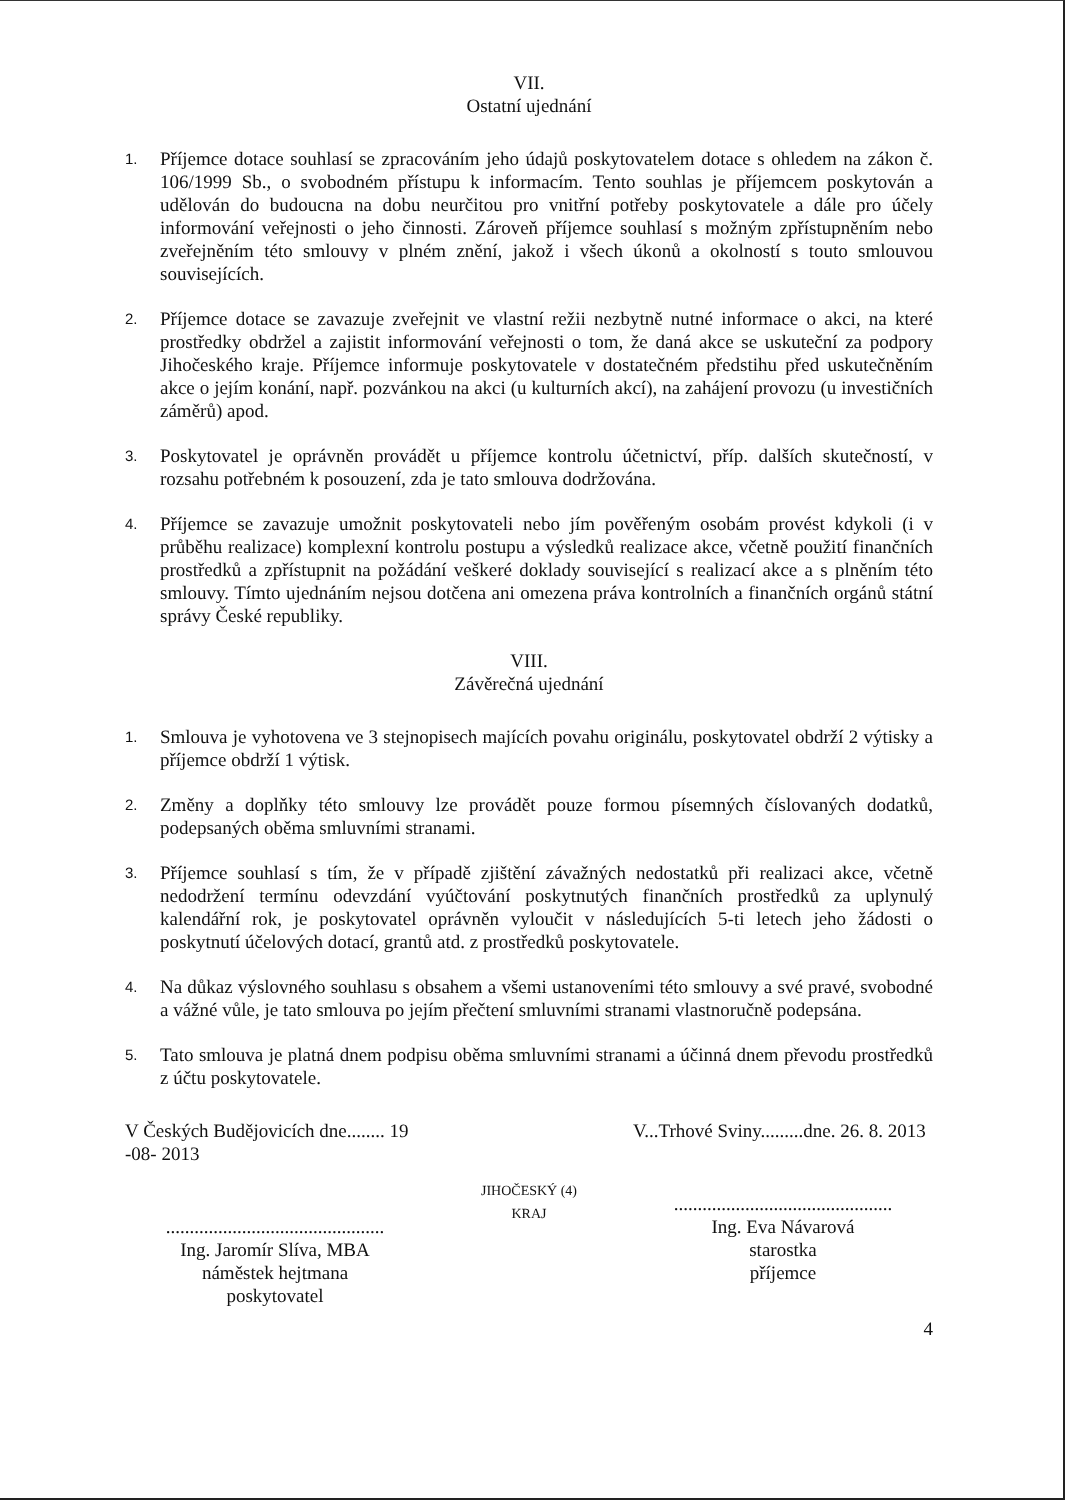VII.
Ostatní ujednání
1.
Příjemce dotace souhlasí se zpracováním jeho údajů poskytovatelem dotace s ohledem na zákon č. 106/1999 Sb., o svobodném přístupu k informacím. Tento souhlas je příjemcem poskytován a udělován do budoucna na dobu neurčitou pro vnitřní potřeby poskytovatele a dále pro účely informování veřejnosti o jeho činnosti. Zároveň příjemce souhlasí s možným zpřístupněním nebo zveřejněním této smlouvy v plném znění, jakož i všech úkonů a okolností s touto smlouvou souvisejících.
2.
Příjemce dotace se zavazuje zveřejnit ve vlastní režii nezbytně nutné informace o akci, na které prostředky obdržel a zajistit informování veřejnosti o tom, že daná akce se uskuteční za podpory Jihočeského kraje. Příjemce informuje poskytovatele v dostatečném předstihu před uskutečněním akce o jejím konání, např. pozvánkou na akci (u kulturních akcí), na zahájení provozu (u investičních záměrů) apod.
3.
Poskytovatel je oprávněn provádět u příjemce kontrolu účetnictví, příp. dalších skutečností, v rozsahu potřebném k posouzení, zda je tato smlouva dodržována.
4.
Příjemce se zavazuje umožnit poskytovateli nebo jím pověřeným osobám provést kdykoli (i v průběhu realizace) komplexní kontrolu postupu a výsledků realizace akce, včetně použití finančních prostředků a zpřístupnit na požádání veškeré doklady související s realizací akce a s plněním této smlouvy. Tímto ujednáním nejsou dotčena ani omezena práva kontrolních a finančních orgánů státní správy České republiky.
VIII.
Závěrečná ujednání
1.
Smlouva je vyhotovena ve 3 stejnopisech majících povahu originálu, poskytovatel obdrží 2 výtisky a příjemce obdrží 1 výtisk.
2.
Změny a doplňky této smlouvy lze provádět pouze formou písemných číslovaných dodatků, podepsaných oběma smluvními stranami.
3.
Příjemce souhlasí s tím, že v případě zjištění závažných nedostatků při realizaci akce, včetně nedodržení termínu odevzdání vyúčtování poskytnutých finančních prostředků za uplynulý kalendářní rok, je poskytovatel oprávněn vyloučit v následujících 5-ti letech jeho žádosti o poskytnutí účelových dotací, grantů atd. z prostředků poskytovatele.
4.
Na důkaz výslovného souhlasu s obsahem a všemi ustanoveními této smlouvy a své pravé, svobodné a vážné vůle, je tato smlouva po jejím přečtení smluvními stranami vlastnoručně podepsána.
5.
Tato smlouva je platná dnem podpisu oběma smluvními stranami a účinná dnem převodu prostředků z účtu poskytovatele.
V Českých Budějovicích dne........ 19 -08- 2013
..............................................
Ing. Jaromír Slíva, MBA
náměstek hejtmana
poskytovatel
JIHOČESKÝ (4) KRAJ
V...Trhové Sviny.........dne. 26. 8. 2013
..............................................
Ing. Eva Návarová
starostka
příjemce
4